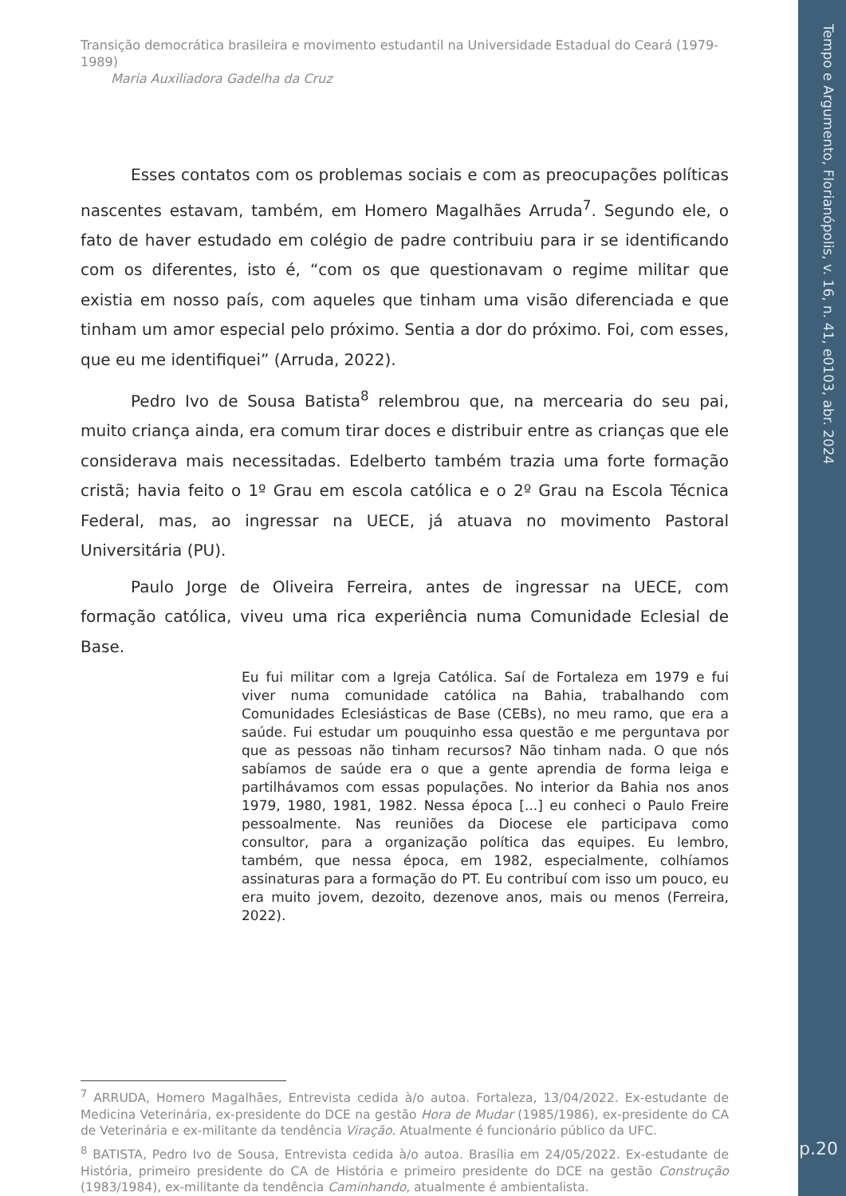Transição democrática brasileira e movimento estudantil na Universidade Estadual do Ceará (1979-1989)
Maria Auxiliadora Gadelha da Cruz
Esses contatos com os problemas sociais e com as preocupações políticas nascentes estavam, também, em Homero Magalhães Arruda<sup>7</sup>. Segundo ele, o fato de haver estudado em colégio de padre contribuiu para ir se identificando com os diferentes, isto é, “com os que questionavam o regime militar que existia em nosso país, com aqueles que tinham uma visão diferenciada e que tinham um amor especial pelo próximo. Sentia a dor do próximo. Foi, com esses, que eu me identifiquei” (Arruda, 2022).
Pedro Ivo de Sousa Batista<sup>8</sup> relembrou que, na mercearia do seu pai, muito criança ainda, era comum tirar doces e distribuir entre as crianças que ele considerava mais necessitadas. Edelberto também trazia uma forte formação cristã; havia feito o 1º Grau em escola católica e o 2º Grau na Escola Técnica Federal, mas, ao ingressar na UECE, já atuava no movimento Pastoral Universitária (PU).
Paulo Jorge de Oliveira Ferreira, antes de ingressar na UECE, com formação católica, viveu uma rica experiência numa Comunidade Eclesial de Base.
Eu fui militar com a Igreja Católica. Saí de Fortaleza em 1979 e fui viver numa comunidade católica na Bahia, trabalhando com Comunidades Eclesiásticas de Base (CEBs), no meu ramo, que era a saúde. Fui estudar um pouquinho essa questão e me perguntava por que as pessoas não tinham recursos? Não tinham nada. O que nós sabíamos de saúde era o que a gente aprendia de forma leiga e partilhávamos com essas populações. No interior da Bahia nos anos 1979, 1980, 1981, 1982. Nessa época [...] eu conheci o Paulo Freire pessoalmente. Nas reuniões da Diocese ele participava como consultor, para a organização política das equipes. Eu lembro, também, que nessa época, em 1982, especialmente, colhíamos assinaturas para a formação do PT. Eu contribuí com isso um pouco, eu era muito jovem, dezoito, dezenove anos, mais ou menos (Ferreira, 2022).
<sup>7</sup> ARRUDA, Homero Magalhães, Entrevista cedida à/o autoa. Fortaleza, 13/04/2022. Ex-estudante de Medicina Veterinária, ex-presidente do DCE na gestão Hora de Mudar (1985/1986), ex-presidente do CA de Veterinária e ex-militante da tendência Viração. Atualmente é funcionário público da UFC.
<sup>8</sup> BATISTA, Pedro Ivo de Sousa, Entrevista cedida à/o autoa. Brasília em 24/05/2022. Ex-estudante de História, primeiro presidente do CA de História e primeiro presidente do DCE na gestão Construção (1983/1984), ex-militante da tendência Caminhando, atualmente é ambientalista.
Tempo e Argumento, Florianópolis, v. 16, n. 41, e0103, abr. 2024
p.20